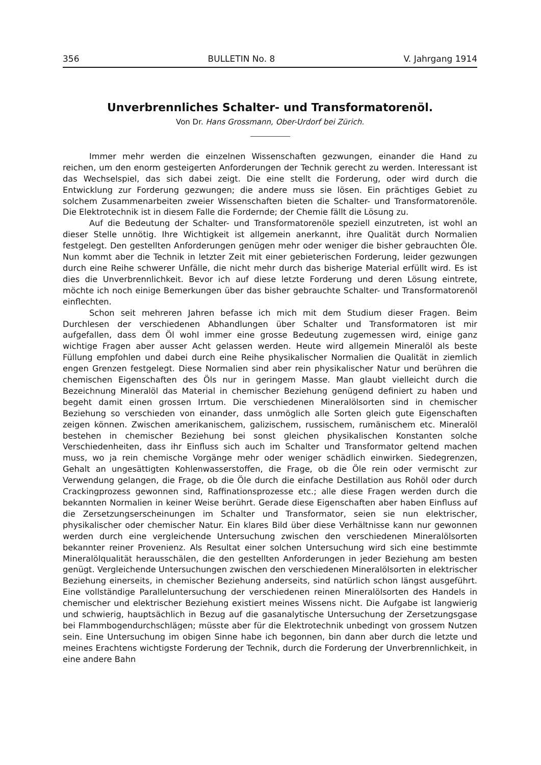356 BULLETIN No. 8 V. Jahrgang 1914
Unverbrennliches Schalter- und Transformatorenöl.
Von Dr. Hans Grossmann, Ober-Urdorf bei Zürich.
Immer mehr werden die einzelnen Wissenschaften gezwungen, einander die Hand zu reichen, um den enorm gesteigerten Anforderungen der Technik gerecht zu werden. Interessant ist das Wechselspiel, das sich dabei zeigt. Die eine stellt die Forderung, oder wird durch die Entwicklung zur Forderung gezwungen; die andere muss sie lösen. Ein prächtiges Gebiet zu solchem Zusammenarbeiten zweier Wissenschaften bieten die Schalter- und Transformatorenöle. Die Elektrotechnik ist in diesem Falle die Fordernde; der Chemie fällt die Lösung zu.
Auf die Bedeutung der Schalter- und Transformatorenöle speziell einzutreten, ist wohl an dieser Stelle unnötig. Ihre Wichtigkeit ist allgemein anerkannt, ihre Qualität durch Normalien festgelegt. Den gestellten Anforderungen genügen mehr oder weniger die bisher gebrauchten Öle. Nun kommt aber die Technik in letzter Zeit mit einer gebieterischen Forderung, leider gezwungen durch eine Reihe schwerer Unfälle, die nicht mehr durch das bisherige Material erfüllt wird. Es ist dies die Unverbrennlichkeit. Bevor ich auf diese letzte Forderung und deren Lösung eintrete, möchte ich noch einige Bemerkungen über das bisher gebrauchte Schalter- und Transformatorenöl einflechten.
Schon seit mehreren Jahren befasse ich mich mit dem Studium dieser Fragen. Beim Durchlesen der verschiedenen Abhandlungen über Schalter und Transformatoren ist mir aufgefallen, dass dem Öl wohl immer eine grosse Bedeutung zugemessen wird, einige ganz wichtige Fragen aber ausser Acht gelassen werden. Heute wird allgemein Mineralöl als beste Füllung empfohlen und dabei durch eine Reihe physikalischer Normalien die Qualität in ziemlich engen Grenzen festgelegt. Diese Normalien sind aber rein physikalischer Natur und berühren die chemischen Eigenschaften des Öls nur in geringem Masse. Man glaubt vielleicht durch die Bezeichnung Mineralöl das Material in chemischer Beziehung genügend definiert zu haben und begeht damit einen grossen Irrtum. Die verschiedenen Mineralölsorten sind in chemischer Beziehung so verschieden von einander, dass unmöglich alle Sorten gleich gute Eigenschaften zeigen können. Zwischen amerikanischem, galizischem, russischem, rumänischem etc. Mineralöl bestehen in chemischer Beziehung bei sonst gleichen physikalischen Konstanten solche Verschiedenheiten, dass ihr Einfluss sich auch im Schalter und Transformator geltend machen muss, wo ja rein chemische Vorgänge mehr oder weniger schädlich einwirken. Siedegrenzen, Gehalt an ungesättigten Kohlenwasserstoffen, die Frage, ob die Öle rein oder vermischt zur Verwendung gelangen, die Frage, ob die Öle durch die einfache Destillation aus Rohöl oder durch Crackingprozess gewonnen sind, Raffinationsprozesse etc.; alle diese Fragen werden durch die bekannten Normalien in keiner Weise berührt. Gerade diese Eigenschaften aber haben Einfluss auf die Zersetzungserscheinungen im Schalter und Transformator, seien sie nun elektrischer, physikalischer oder chemischer Natur. Ein klares Bild über diese Verhältnisse kann nur gewonnen werden durch eine vergleichende Untersuchung zwischen den verschiedenen Mineralölsorten bekannter reiner Provenienz. Als Resultat einer solchen Untersuchung wird sich eine bestimmte Mineralölqualität herausschälen, die den gestellten Anforderungen in jeder Beziehung am besten genügt. Vergleichende Untersuchungen zwischen den verschiedenen Mineralölsorten in elektrischer Beziehung einerseits, in chemischer Beziehung anderseits, sind natürlich schon längst ausgeführt. Eine vollständige Paralleluntersuchung der verschiedenen reinen Mineralölsorten des Handels in chemischer und elektrischer Beziehung existiert meines Wissens nicht. Die Aufgabe ist langwierig und schwierig, hauptsächlich in Bezug auf die gasanalytische Untersuchung der Zersetzungsgase bei Flammbogendurchschlägen; müsste aber für die Elektrotechnik unbedingt von grossem Nutzen sein. Eine Untersuchung im obigen Sinne habe ich begonnen, bin dann aber durch die letzte und meines Erachtens wichtigste Forderung der Technik, durch die Forderung der Unverbrennlichkeit, in eine andere Bahn